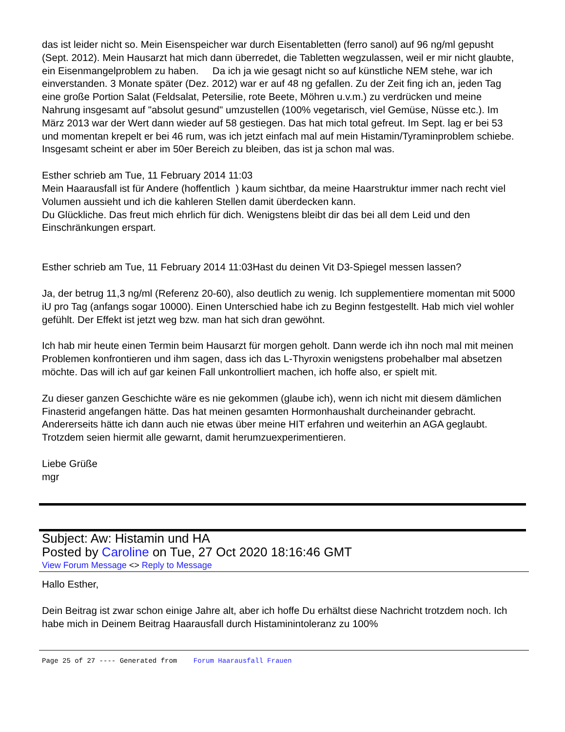das ist leider nicht so. Mein Eisenspeicher war durch Eisentabletten (ferro sanol) auf 96 ng/ml gepusht (Sept. 2012). Mein Hausarzt hat mich dann überredet, die Tabletten wegzulassen, weil er mir nicht glaubte, ein Eisenmangelproblem zu haben. Da ich ja wie gesagt nicht so auf künstliche NEM stehe, war ich einverstanden. 3 Monate später (Dez. 2012) war er auf 48 ng gefallen. Zu der Zeit fing ich an, jeden Tag eine große Portion Salat (Feldsalat, Petersilie, rote Beete, Möhren u.v.m.) zu verdrücken und meine Nahrung insgesamt auf "absolut gesund" umzustellen (100% vegetarisch, viel Gemüse, Nüsse etc.). Im März 2013 war der Wert dann wieder auf 58 gestiegen. Das hat mich total gefreut. Im Sept. lag er bei 53 und momentan krepelt er bei 46 rum, was ich jetzt einfach mal auf mein Histamin/Tyraminproblem schiebe. Insgesamt scheint er aber im 50er Bereich zu bleiben, das ist ja schon mal was.
Esther schrieb am Tue, 11 February 2014 11:03
Mein Haarausfall ist für Andere (hoffentlich ) kaum sichtbar, da meine Haarstruktur immer nach recht viel Volumen aussieht und ich die kahleren Stellen damit überdecken kann.
Du Glückliche. Das freut mich ehrlich für dich. Wenigstens bleibt dir das bei all dem Leid und den Einschränkungen erspart.
Esther schrieb am Tue, 11 February 2014 11:03Hast du deinen Vit D3-Spiegel messen lassen?
Ja, der betrug 11,3 ng/ml (Referenz 20-60), also deutlich zu wenig. Ich supplementiere momentan mit 5000 iU pro Tag (anfangs sogar 10000). Einen Unterschied habe ich zu Beginn festgestellt. Hab mich viel wohler gefühlt. Der Effekt ist jetzt weg bzw. man hat sich dran gewöhnt.
Ich hab mir heute einen Termin beim Hausarzt für morgen geholt. Dann werde ich ihn noch mal mit meinen Problemen konfrontieren und ihm sagen, dass ich das L-Thyroxin wenigstens probehalber mal absetzen möchte. Das will ich auf gar keinen Fall unkontrolliert machen, ich hoffe also, er spielt mit.
Zu dieser ganzen Geschichte wäre es nie gekommen (glaube ich), wenn ich nicht mit diesem dämlichen Finasterid angefangen hätte. Das hat meinen gesamten Hormonhaushalt durcheinander gebracht. Andererseits hätte ich dann auch nie etwas über meine HIT erfahren und weiterhin an AGA geglaubt. Trotzdem seien hiermit alle gewarnt, damit herumzuexperimentieren.
Liebe Grüße
mgr
Subject: Aw: Histamin und HA
Posted by Caroline on Tue, 27 Oct 2020 18:16:46 GMT
View Forum Message <> Reply to Message
Hallo Esther,
Dein Beitrag ist zwar schon einige Jahre alt, aber ich hoffe Du erhältst diese Nachricht trotzdem noch. Ich habe mich in Deinem Beitrag Haarausfall durch Histaminintoleranz zu 100%
Page 25 of 27 ---- Generated from Forum Haarausfall Frauen